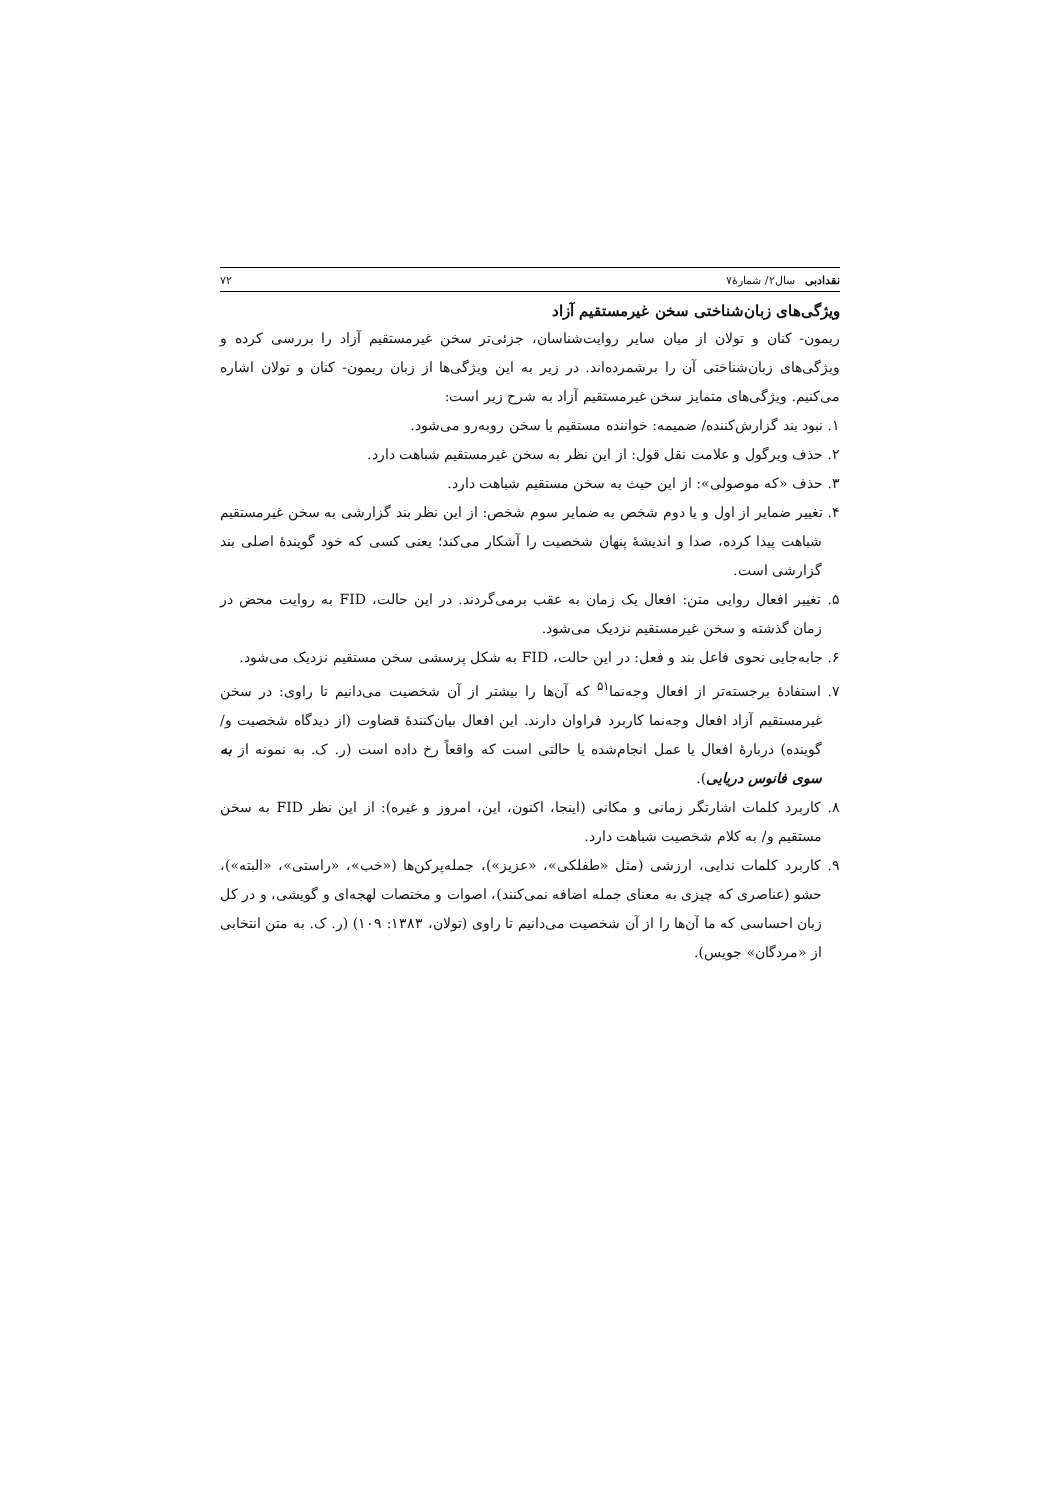نقدادبی سال۲/ شمارهٔ۷ ۷۲
ویژگی‌های زبان‌شناختی سخن غیرمستقیم آزاد
ریمون- کنان و تولان از میان سایر روایت‌شناسان، جزئی‌تر سخن غیرمستقیم آزاد را بررسی کرده و ویژگی‌های زبان‌شناختی آن را برشمرده‌اند. در زیر به این ویژگی‌ها از زبان ریمون- کنان و تولان اشاره می‌کنیم. ویژگی‌های متمایز سخن غیرمستقیم آزاد به شرح زیر است:
۱. نبود بند گزارش‌کننده/ ضمیمه: خواننده مستقیم با سخن روبه‌رو می‌شود.
۲. حذف ویرگول و علامت نقل قول: از این نظر به سخن غیرمستقیم شباهت دارد.
۳. حذف «که موصولی»: از این حیث به سخن مستقیم شباهت دارد.
۴. تغییر ضمایر از اول و یا دوم شخص به ضمایر سوم شخص: از این نظر بند گزارشی به سخن غیرمستقیم شباهت پیدا کرده، صدا و اندیشهٔ پنهان شخصیت را آشکار می‌کند؛ یعنی کسی که خود گویندهٔ اصلی بند گزارشی است.
۵. تغییر افعال روایی متن: افعال یک زمان به عقب برمی‌گردند. در این حالت، FID به روایت محض در زمان گذشته و سخن غیرمستقیم نزدیک می‌شود.
۶. جابه‌جایی نحوی فاعل بند و فعل: در این حالت، FID به شکل پرسشی سخن مستقیم نزدیک می‌شود.
۷. استفادهٔ برجسته‌تر از افعال وجه‌نما<sup>۵۱</sup> که آن‌ها را بیشتر از آن شخصیت می‌دانیم تا راوی: در سخن غیرمستقیم آزاد افعال وجه‌نما کاربرد فراوان دارند. این افعال بیان‌کنندهٔ قضاوت (از دیدگاه شخصیت و/ گوینده) دربارهٔ افعال یا عمل انجام‌شده یا حالتی است که واقعاً رخ داده است (ر. ک. به نمونه از به سوی فانوس دریایی).
۸. کاربرد کلمات اشارتگر زمانی و مکانی (اینجا، اکنون، این، امروز و غیره): از این نظر FID به سخن مستقیم و/ به کلام شخصیت شباهت دارد.
۹. کاربرد کلمات ندایی، ارزشی (مثل «طفلکی»، «عزیز»)، جمله‌پرکن‌ها («خب»، «راستی»، «البته»)، حشو (عناصری که چیزی به معنای جمله اضافه نمی‌کنند)، اصوات و مختصات لهجه‌ای و گویشی، و در کل زبان احساسی که ما آن‌ها را از آن شخصیت می‌دانیم تا راوی (تولان، ۱۳۸۳: ۱۰۹) (ر. ک. به متن انتخابی از «مردگان» جویس).